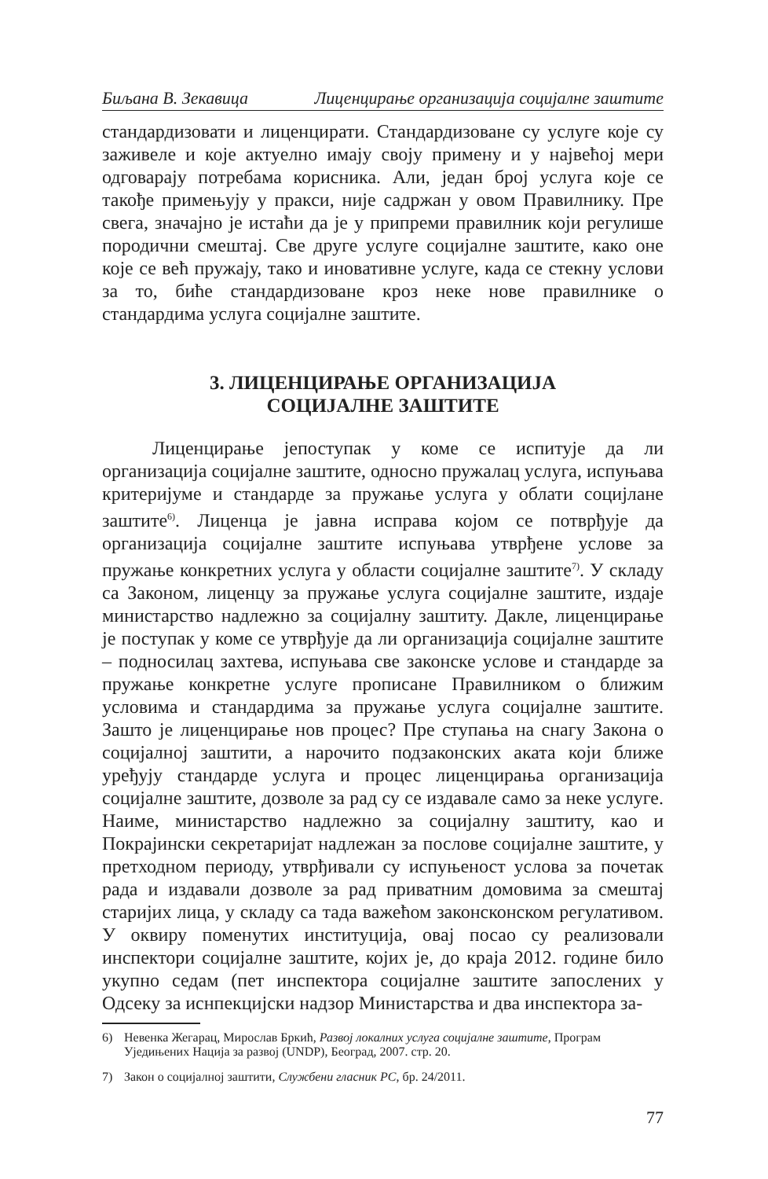Биљана В. Зекавица Лиценцирање организација социјалне заштите
стандардизовати и лиценцирати. Стандардизоване су услуге које су заживеле и које актуелно имају своју примену и у највећој мери одговарају потребама корисника. Али, један број услуга које се такође примењују у пракси, није садржан у овом Правилнику. Пре свега, значајно је истаћи да је у припреми правилник који регулише породични смештај. Све друге услуге социјалне заштите, како оне које се већ пружају, тако и иновативне услуге, када се стекну услови за то, биће стандардизоване кроз неке нове правилнике о стандардима услуга социјалне заштите.
3. ЛИЦЕНЦИРАЊЕ ОРГАНИЗАЦИЈА
СОЦИЈАЛНЕ ЗАШТИТЕ
Лиценцирање јепоступак у коме се испитује да ли организација социјалне заштите, односно пружалац услуга, испуњава критеријуме и стандарде за пружање услуга у облати социјлане заштите<sup>6)</sup>. Лиценца је јавна исправа којом се потврђује да организација социјалне заштите испуњава утврђене услове за пружање конкретних услуга у области социјалне заштите<sup>7)</sup>. У складу са Законом, лиценцу за пружање услуга социјалне заштите, издаје министарство надлежно за социјалну заштиту. Дакле, лиценцирање је поступак у коме се утврђује да ли организација социјалне заштите – подносилац захтева, испуњава све законске услове и стандарде за пружање конкретне услуге прописане Правилником о ближим условима и стандардима за пружање услуга социјалне заштите. Зашто је лиценцирање нов процес? Пре ступања на снагу Закона о социјалној заштити, а нарочито подзаконских аката који ближе уређују стандарде услуга и процес лиценцирања организација социјалне заштите, дозволе за рад су се издавале само за неке услуге. Наиме, министарство надлежно за социјалну заштиту, као и Покрајински секретаријат надлежан за послове социјалне заштите, у претходном периоду, утврђивали су испуњеност услова за почетак рада и издавали дозволе за рад приватним домовима за смештај старијих лица, у складу са тада важећом законсконском регулативом. У оквиру поменутих институција, овај посао су реализовали инспектори социјалне заштите, којих је, до краја 2012. године било укупно седам (пет инспектора социјалне заштите запослених у Одсеку за иснпекцијски надзор Министарства и два инспектора за-
6) Невенка Жегарац, Мирослав Бркић, Развој локалних услуга социјалне заштите, Програм Уједињених Нација за развој (UNDP), Београд, 2007. стр. 20.
7) Закон о социјалној заштити, Службени гласник РС, бр. 24/2011.
77